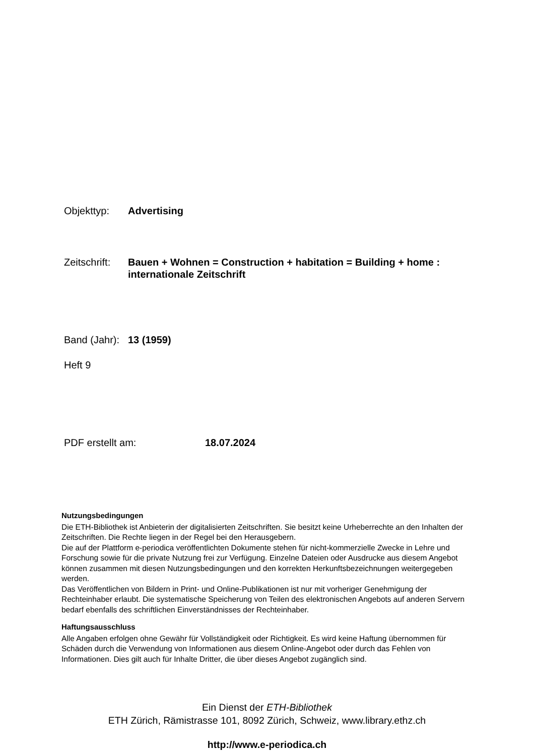Objekttyp: Advertising
Zeitschrift: Bauen + Wohnen = Construction + habitation = Building + home :
internationale Zeitschrift
Band (Jahr): 13 (1959)
Heft 9
PDF erstellt am: 18.07.2024
Nutzungsbedingungen
Die ETH-Bibliothek ist Anbieterin der digitalisierten Zeitschriften. Sie besitzt keine Urheberrechte an den Inhalten der Zeitschriften. Die Rechte liegen in der Regel bei den Herausgebern.
Die auf der Plattform e-periodica veröffentlichten Dokumente stehen für nicht-kommerzielle Zwecke in Lehre und Forschung sowie für die private Nutzung frei zur Verfügung. Einzelne Dateien oder Ausdrucke aus diesem Angebot können zusammen mit diesen Nutzungsbedingungen und den korrekten Herkunftsbezeichnungen weitergegeben werden.
Das Veröffentlichen von Bildern in Print- und Online-Publikationen ist nur mit vorheriger Genehmigung der Rechteinhaber erlaubt. Die systematische Speicherung von Teilen des elektronischen Angebots auf anderen Servern bedarf ebenfalls des schriftlichen Einverständnisses der Rechteinhaber.
Haftungsausschluss
Alle Angaben erfolgen ohne Gewähr für Vollständigkeit oder Richtigkeit. Es wird keine Haftung übernommen für Schäden durch die Verwendung von Informationen aus diesem Online-Angebot oder durch das Fehlen von Informationen. Dies gilt auch für Inhalte Dritter, die über dieses Angebot zugänglich sind.
Ein Dienst der ETH-Bibliothek
ETH Zürich, Rämistrasse 101, 8092 Zürich, Schweiz, www.library.ethz.ch
http://www.e-periodica.ch